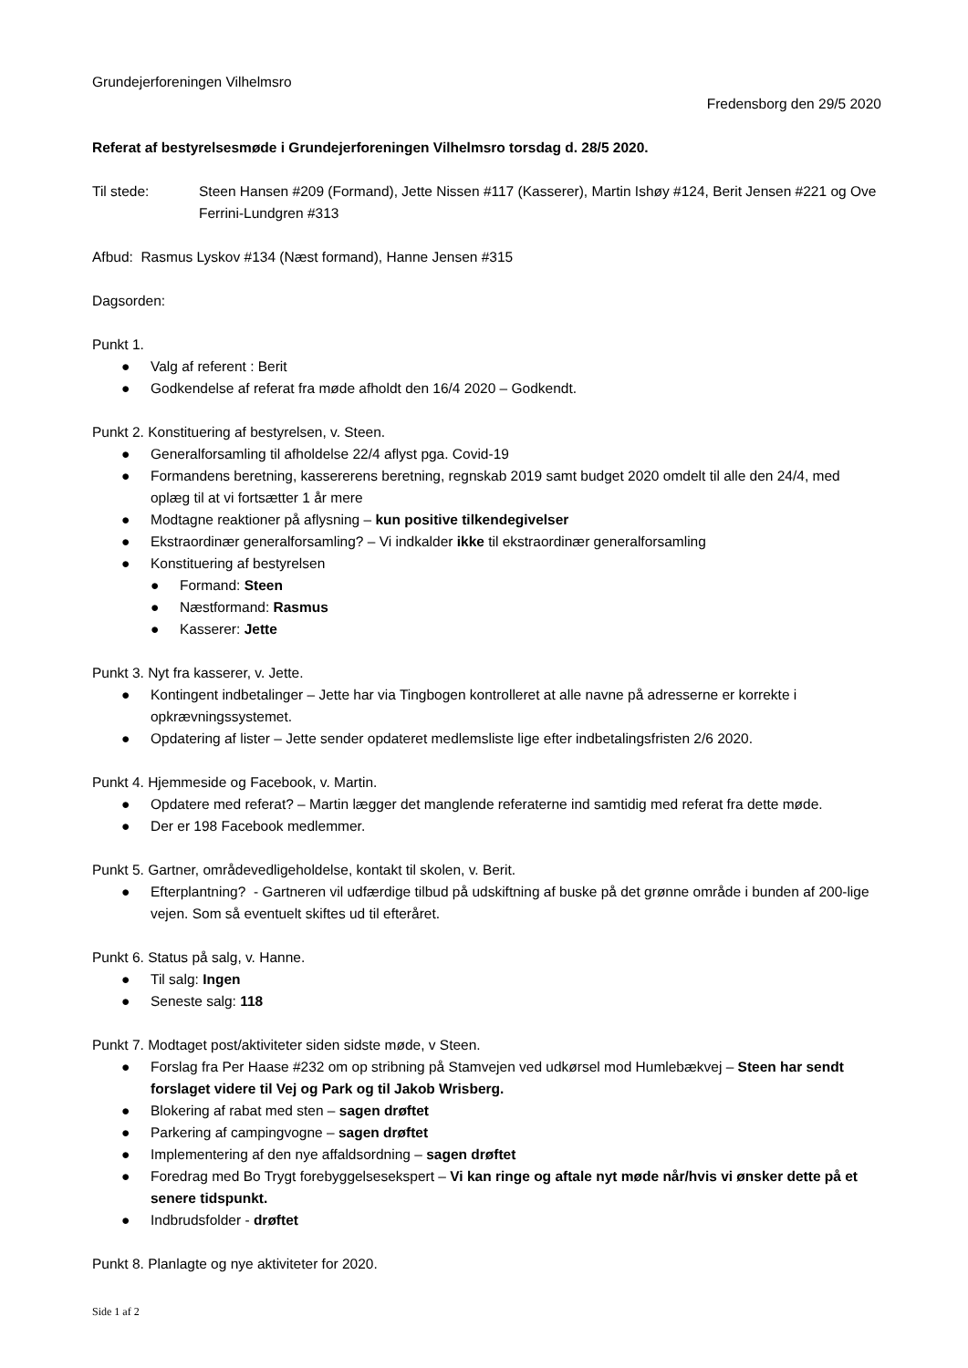Grundejerforeningen Vilhelmsro
Fredensborg den 29/5 2020
Referat af bestyrelsesmøde i Grundejerforeningen Vilhelmsro torsdag d. 28/5 2020.
Til stede: Steen Hansen #209 (Formand), Jette Nissen #117 (Kasserer), Martin Ishøy #124, Berit Jensen #221 og Ove Ferrini-Lundgren #313
Afbud: Rasmus Lyskov #134 (Næst formand), Hanne Jensen #315
Dagsorden:
Punkt 1.
● Valg af referent : Berit
● Godkendelse af referat fra møde afholdt den 16/4 2020 – Godkendt.
Punkt 2. Konstituering af bestyrelsen, v. Steen.
● Generalforsamling til afholdelse 22/4 aflyst pga. Covid-19
● Formandens beretning, kassererens beretning, regnskab 2019 samt budget 2020 omdelt til alle den 24/4, med oplæg til at vi fortsætter 1 år mere
● Modtagne reaktioner på aflysning – kun positive tilkendegivelser
● Ekstraordinær generalforsamling? – Vi indkalder ikke til ekstraordinær generalforsamling
● Konstituering af bestyrelsen
● Formand: Steen
● Næstformand: Rasmus
● Kasserer: Jette
Punkt 3. Nyt fra kasserer, v. Jette.
● Kontingent indbetalinger – Jette har via Tingbogen kontrolleret at alle navne på adresserne er korrekte i opkrævningssystemet.
● Opdatering af lister – Jette sender opdateret medlemsliste lige efter indbetalingsfristen 2/6 2020.
Punkt 4. Hjemmeside og Facebook, v. Martin.
● Opdatere med referat? – Martin lægger det manglende referaterne ind samtidig med referat fra dette møde.
● Der er 198 Facebook medlemmer.
Punkt 5. Gartner, områdevedligeholdelse, kontakt til skolen, v. Berit.
● Efterplantning? - Gartneren vil udfærdige tilbud på udskiftning af buske på det grønne område i bunden af 200-lige vejen. Som så eventuelt skiftes ud til efteråret.
Punkt 6. Status på salg, v. Hanne.
● Til salg: Ingen
● Seneste salg: 118
Punkt 7. Modtaget post/aktiviteter siden sidste møde, v Steen.
● Forslag fra Per Haase #232 om op stribning på Stamvejen ved udkørsel mod Humlebækvej – Steen har sendt forslaget videre til Vej og Park og til Jakob Wrisberg.
● Blokering af rabat med sten – sagen drøftet
● Parkering af campingvogne – sagen drøftet
● Implementering af den nye affaldsordning – sagen drøftet
● Foredrag med Bo Trygt forebyggelsesekspert – Vi kan ringe og aftale nyt møde når/hvis vi ønsker dette på et senere tidspunkt.
● Indbrudsfolder - drøftet
Punkt 8. Planlagte og nye aktiviteter for 2020.
Side 1 af 2